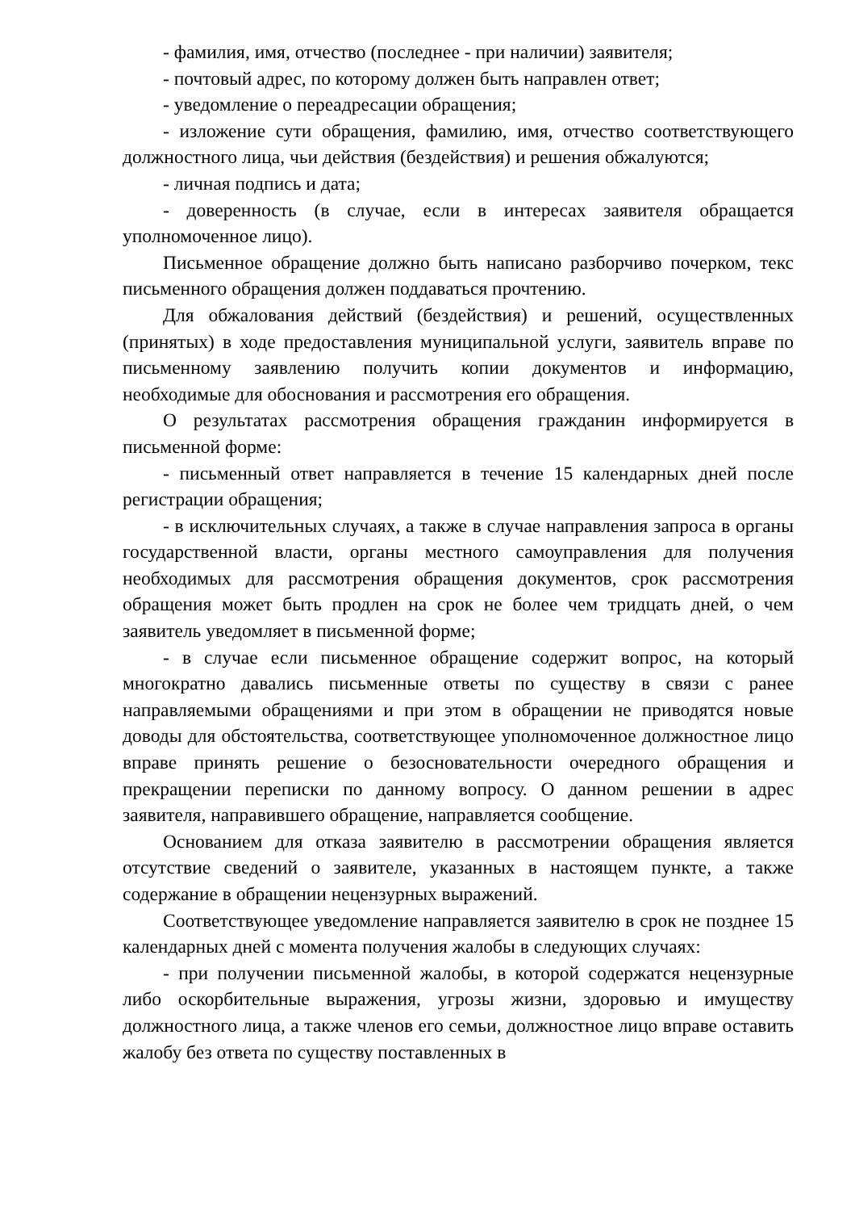- фамилия, имя, отчество (последнее - при наличии) заявителя;
- почтовый адрес, по которому должен быть направлен ответ;
- уведомление о переадресации обращения;
- изложение сути обращения, фамилию, имя, отчество соответствующего должностного лица, чьи действия (бездействия) и решения обжалуются;
- личная подпись и дата;
- доверенность (в случае, если в интересах заявителя обращается уполномоченное лицо).
Письменное обращение должно быть написано разборчиво почерком, текс письменного обращения должен поддаваться прочтению.
Для обжалования действий (бездействия) и решений, осуществленных (принятых) в ходе предоставления муниципальной услуги, заявитель вправе по письменному заявлению получить копии документов и информацию, необходимые для обоснования и рассмотрения его обращения.
О результатах рассмотрения обращения гражданин информируется в письменной форме:
- письменный ответ направляется в течение 15 календарных дней после регистрации обращения;
- в исключительных случаях, а также в случае направления запроса в органы государственной власти, органы местного самоуправления для получения необходимых для рассмотрения обращения документов, срок рассмотрения обращения может быть продлен на срок не более чем тридцать дней, о чем заявитель уведомляет в письменной форме;
- в случае если письменное обращение содержит вопрос, на который многократно давались письменные ответы по существу в связи с ранее направляемыми обращениями и при этом в обращении не приводятся новые доводы для обстоятельства, соответствующее уполномоченное должностное лицо вправе принять решение о безосновательности очередного обращения и прекращении переписки по данному вопросу. О данном решении в адрес заявителя, направившего обращение, направляется сообщение.
Основанием для отказа заявителю в рассмотрении обращения является отсутствие сведений о заявителе, указанных в настоящем пункте, а также содержание в обращении нецензурных выражений.
Соответствующее уведомление направляется заявителю в срок не позднее 15 календарных дней с момента получения жалобы в следующих случаях:
- при получении письменной жалобы, в которой содержатся нецензурные либо оскорбительные выражения, угрозы жизни, здоровью и имуществу должностного лица, а также членов его семьи, должностное лицо вправе оставить жалобу без ответа по существу поставленных в